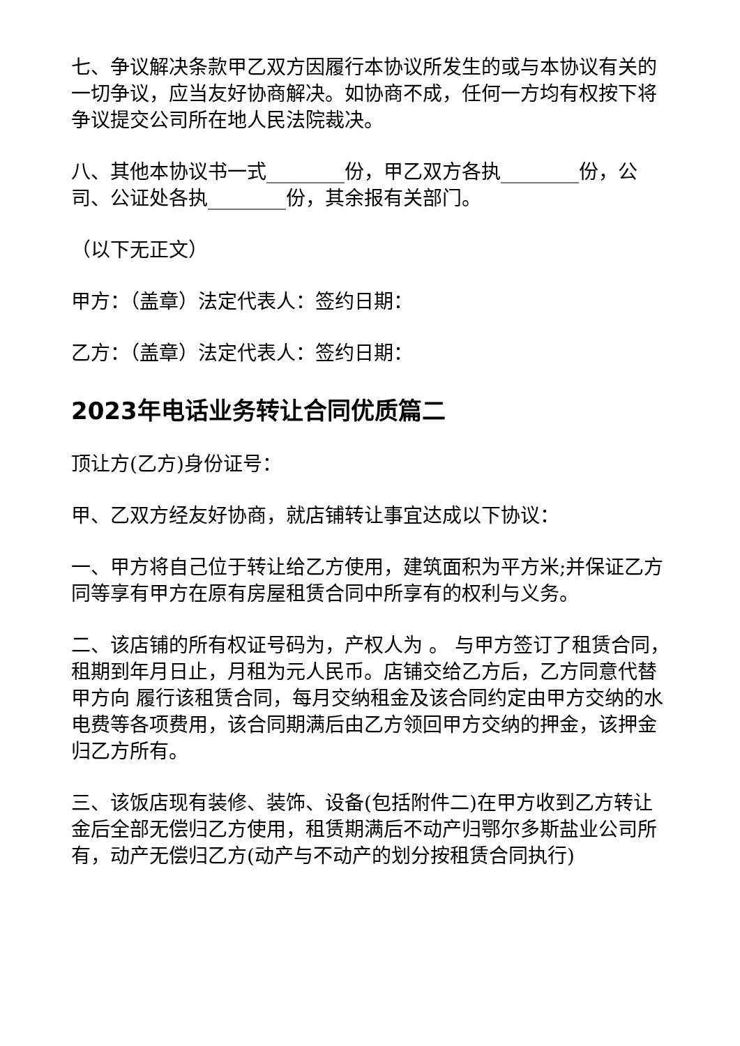七、争议解决条款甲乙双方因履行本协议所发生的或与本协议有关的一切争议，应当友好协商解决。如协商不成，任何一方均有权按下将争议提交公司所在地人民法院裁决。
八、其他本协议书一式________份，甲乙双方各执________份，公司、公证处各执________份，其余报有关部门。
（以下无正文）
甲方：（盖章）法定代表人：签约日期：
乙方：（盖章）法定代表人：签约日期：
2023年电话业务转让合同优质篇二
顶让方(乙方)身份证号：
甲、乙双方经友好协商，就店铺转让事宜达成以下协议：
一、甲方将自己位于转让给乙方使用，建筑面积为平方米;并保证乙方同等享有甲方在原有房屋租赁合同中所享有的权利与义务。
二、该店铺的所有权证号码为，产权人为 。 与甲方签订了租赁合同，租期到年月日止，月租为元人民币。店铺交给乙方后，乙方同意代替甲方向 履行该租赁合同，每月交纳租金及该合同约定由甲方交纳的水电费等各项费用，该合同期满后由乙方领回甲方交纳的押金，该押金归乙方所有。
三、该饭店现有装修、装饰、设备(包括附件二)在甲方收到乙方转让金后全部无偿归乙方使用，租赁期满后不动产归鄂尔多斯盐业公司所有，动产无偿归乙方(动产与不动产的划分按租赁合同执行)